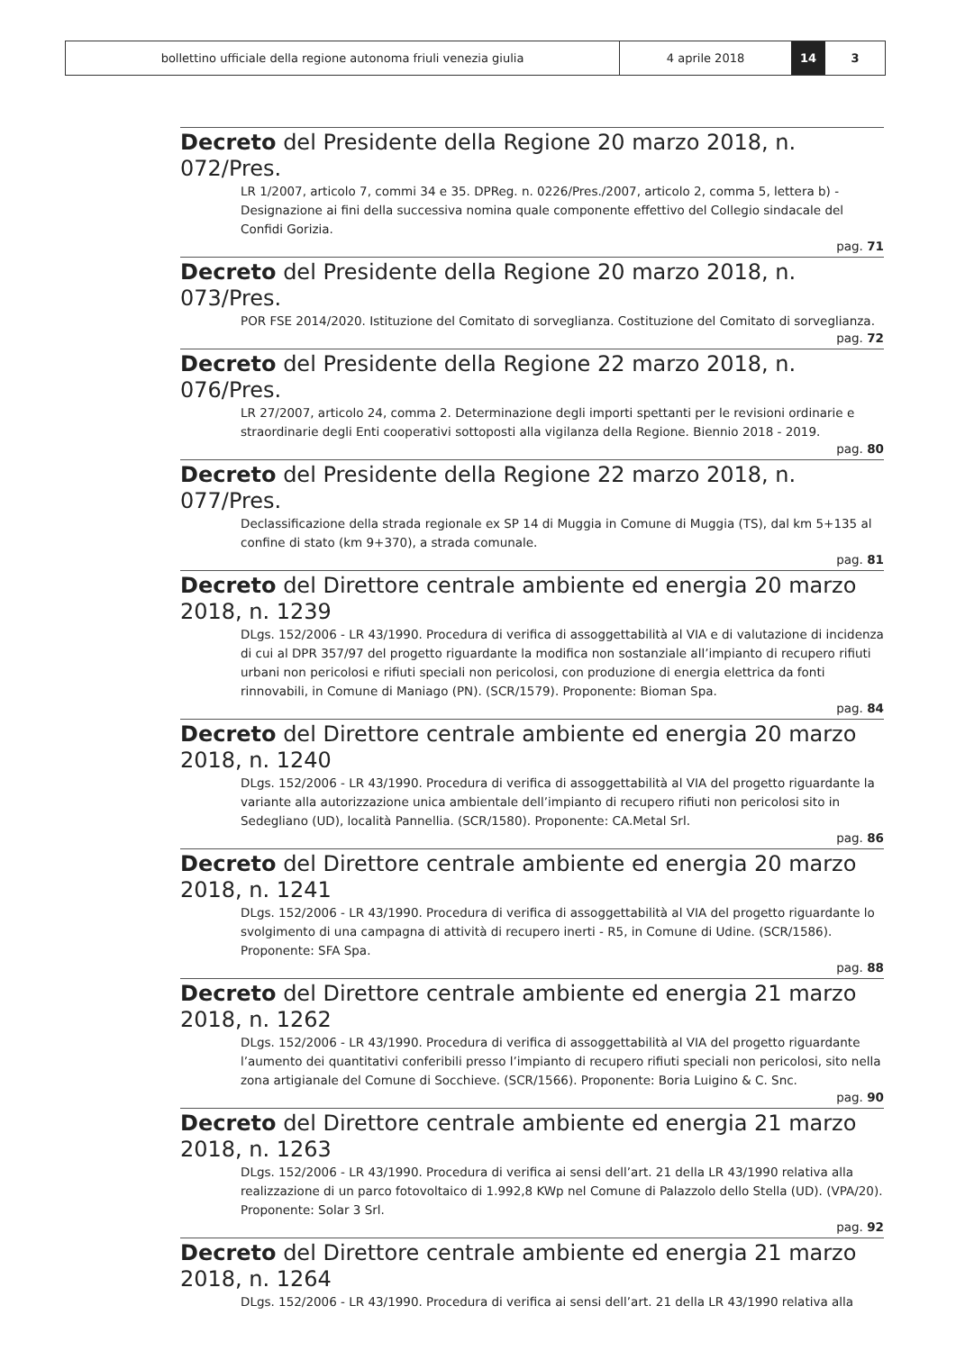bollettino ufficiale della regione autonoma friuli venezia giulia 4 aprile 2018 14 3
Decreto del Presidente della Regione 20 marzo 2018, n. 072/Pres.
LR 1/2007, articolo 7, commi 34 e 35. DPReg. n. 0226/Pres./2007, articolo 2, comma 5, lettera b) - Designazione ai fini della successiva nomina quale componente effettivo del Collegio sindacale del Confidi Gorizia.
pag. 71
Decreto del Presidente della Regione 20 marzo 2018, n. 073/Pres.
POR FSE 2014/2020. Istituzione del Comitato di sorveglianza. Costituzione del Comitato di sorveglianza.
pag. 72
Decreto del Presidente della Regione 22 marzo 2018, n. 076/Pres.
LR 27/2007, articolo 24, comma 2. Determinazione degli importi spettanti per le revisioni ordinarie e straordinarie degli Enti cooperativi sottoposti alla vigilanza della Regione. Biennio 2018 - 2019.
pag. 80
Decreto del Presidente della Regione 22 marzo 2018, n. 077/Pres.
Declassificazione della strada regionale ex SP 14 di Muggia in Comune di Muggia (TS), dal km 5+135 al confine di stato (km 9+370), a strada comunale.
pag. 81
Decreto del Direttore centrale ambiente ed energia 20 marzo 2018, n. 1239
DLgs. 152/2006 - LR 43/1990. Procedura di verifica di assoggettabilità al VIA e di valutazione di incidenza di cui al DPR 357/97 del progetto riguardante la modifica non sostanziale all’impianto di recupero rifiuti urbani non pericolosi e rifiuti speciali non pericolosi, con produzione di energia elettrica da fonti rinnovabili, in Comune di Maniago (PN). (SCR/1579). Proponente: Bioman Spa.
pag. 84
Decreto del Direttore centrale ambiente ed energia 20 marzo 2018, n. 1240
DLgs. 152/2006 - LR 43/1990. Procedura di verifica di assoggettabilità al VIA del progetto riguardante la variante alla autorizzazione unica ambientale dell’impianto di recupero rifiuti non pericolosi sito in Sedegliano (UD), località Pannellia. (SCR/1580). Proponente: CA.Metal Srl.
pag. 86
Decreto del Direttore centrale ambiente ed energia 20 marzo 2018, n. 1241
DLgs. 152/2006 - LR 43/1990. Procedura di verifica di assoggettabilità al VIA del progetto riguardante lo svolgimento di una campagna di attività di recupero inerti - R5, in Comune di Udine. (SCR/1586). Proponente: SFA Spa.
pag. 88
Decreto del Direttore centrale ambiente ed energia 21 marzo 2018, n. 1262
DLgs. 152/2006 - LR 43/1990. Procedura di verifica di assoggettabilità al VIA del progetto riguardante l’aumento dei quantitativi conferibili presso l’impianto di recupero rifiuti speciali non pericolosi, sito nella zona artigianale del Comune di Socchieve. (SCR/1566). Proponente: Boria Luigino & C. Snc.
pag. 90
Decreto del Direttore centrale ambiente ed energia 21 marzo 2018, n. 1263
DLgs. 152/2006 - LR 43/1990. Procedura di verifica ai sensi dell’art. 21 della LR 43/1990 relativa alla realizzazione di un parco fotovoltaico di 1.992,8 KWp nel Comune di Palazzolo dello Stella (UD). (VPA/20). Proponente: Solar 3 Srl.
pag. 92
Decreto del Direttore centrale ambiente ed energia 21 marzo 2018, n. 1264
DLgs. 152/2006 - LR 43/1990. Procedura di verifica ai sensi dell’art. 21 della LR 43/1990 relativa alla